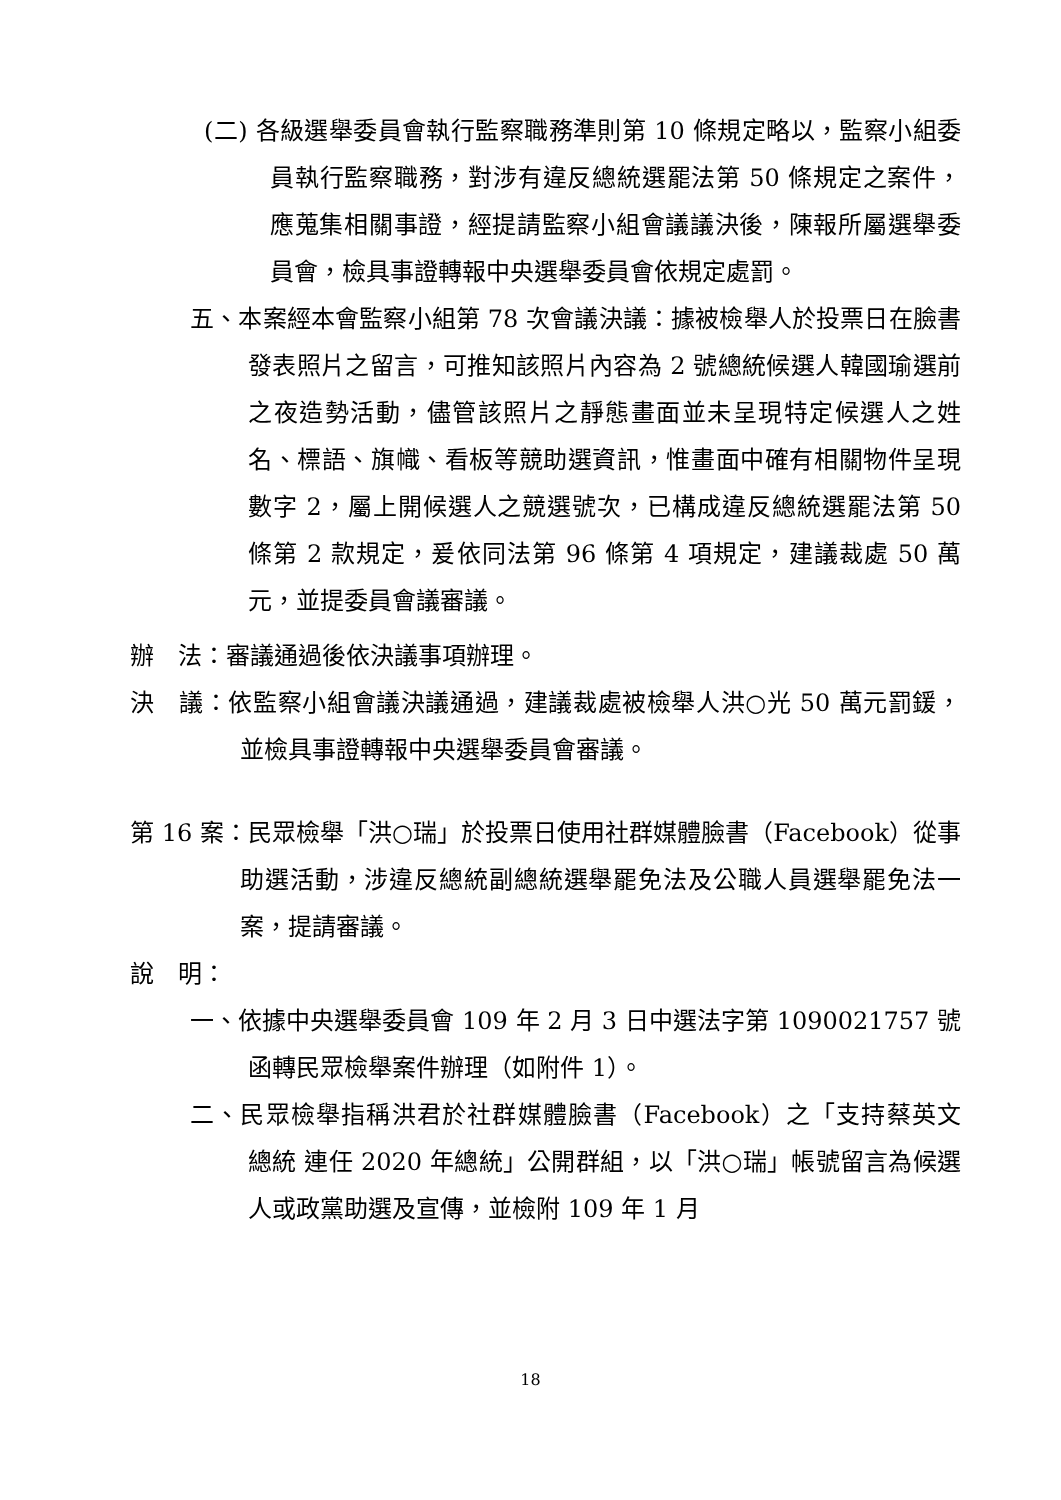(二) 各級選舉委員會執行監察職務準則第 10 條規定略以，監察小組委員執行監察職務，對涉有違反總統選罷法第 50 條規定之案件，應蒐集相關事證，經提請監察小組會議議決後，陳報所屬選舉委員會，檢具事證轉報中央選舉委員會依規定處罰。
五、本案經本會監察小組第 78 次會議決議：據被檢舉人於投票日在臉書發表照片之留言，可推知該照片內容為 2 號總統候選人韓國瑜選前之夜造勢活動，儘管該照片之靜態畫面並未呈現特定候選人之姓名、標語、旗幟、看板等競助選資訊，惟畫面中確有相關物件呈現數字 2，屬上開候選人之競選號次，已構成違反總統選罷法第 50 條第 2 款規定，爰依同法第 96 條第 4 項規定，建議裁處 50 萬元，並提委員會議審議。
辦　法：審議通過後依決議事項辦理。
決　議：依監察小組會議決議通過，建議裁處被檢舉人洪○光 50 萬元罰鍰，並檢具事證轉報中央選舉委員會審議。
第 16 案：民眾檢舉「洪○瑞」於投票日使用社群媒體臉書（Facebook）從事助選活動，涉違反總統副總統選舉罷免法及公職人員選舉罷免法一案，提請審議。
說　明：
一、依據中央選舉委員會 109 年 2 月 3 日中選法字第 1090021757 號函轉民眾檢舉案件辦理（如附件 1）。
二、民眾檢舉指稱洪君於社群媒體臉書（Facebook）之「支持蔡英文 總統 連任 2020 年總統」公開群組，以「洪○瑞」帳號留言為候選人或政黨助選及宣傳，並檢附 109 年 1 月
18